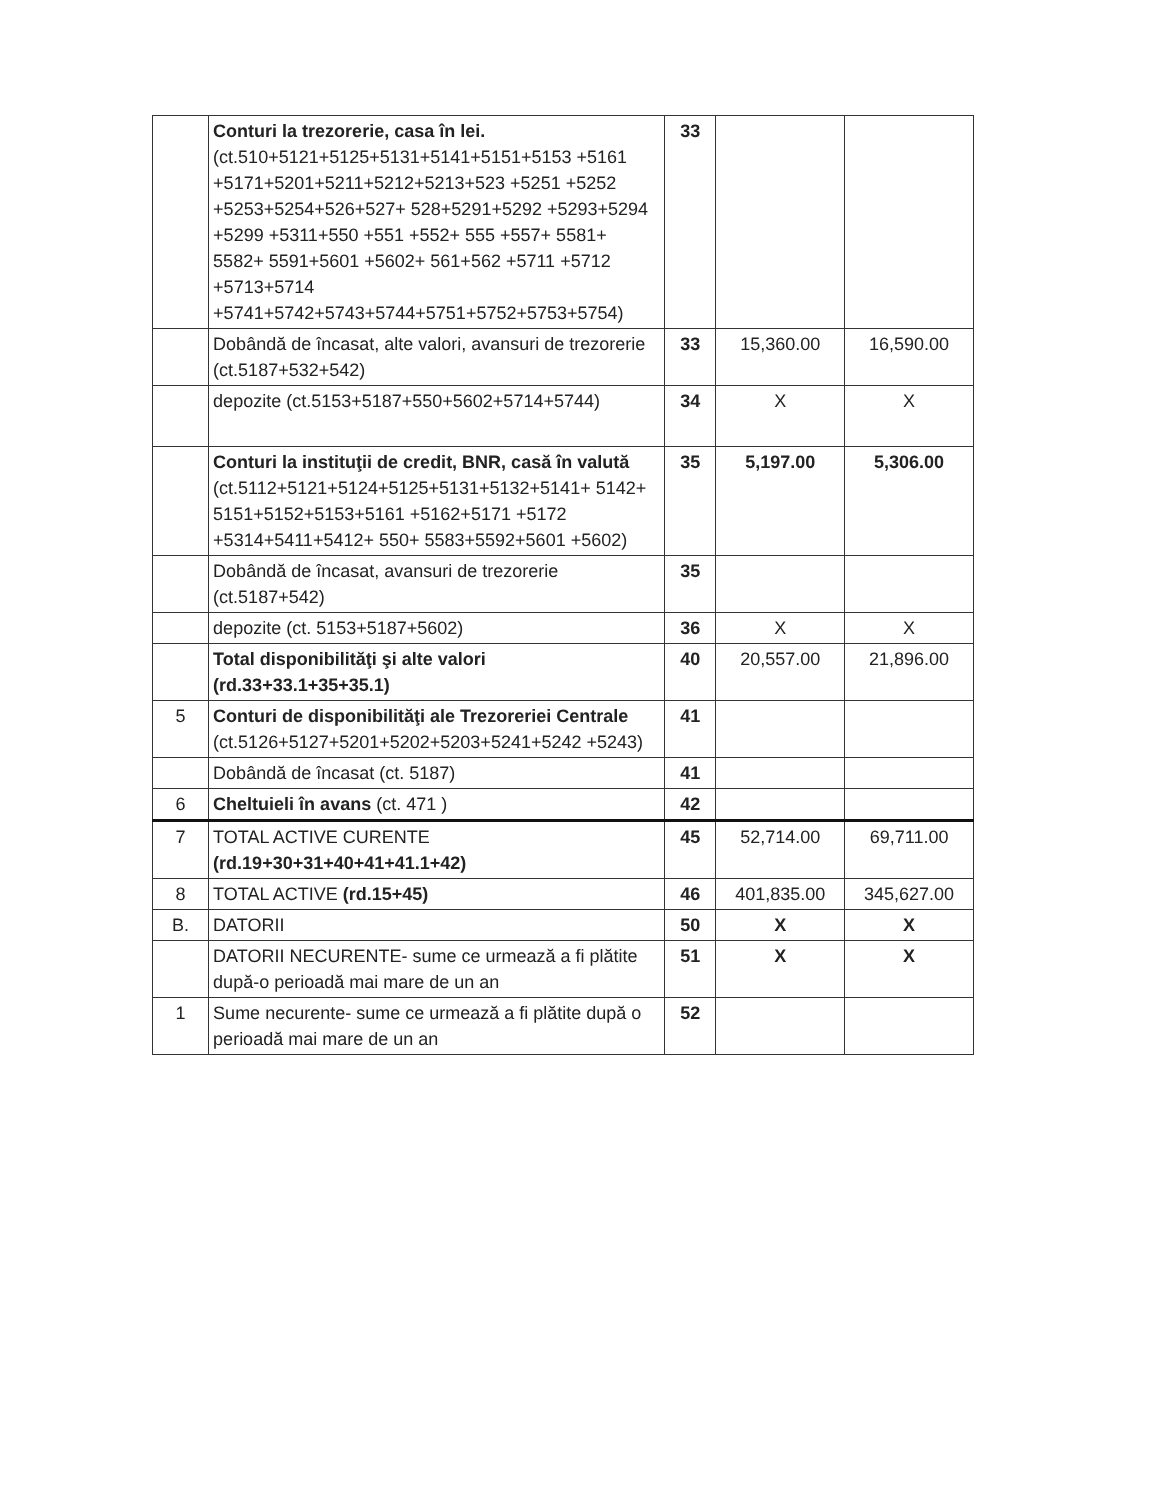| | Conturi la trezorerie, casa în lei. (ct.510+5121+5125+5131+5141+5151+5153 +5161 +5171+5201+5211+5212+5213+523 +5251 +5252 +5253+5254+526+527+ 528+5291+5292 +5293+5294 +5299 +5311+550 +551 +552+ 555 +557+ 5581+ 5582+ 5591+5601 +5602+ 561+562 +5711 +5712 +5713+5714 +5741+5742+5743+5744+5751+5752+5753+5754) | 33 | | |
| | Dobândă de încasat, alte valori, avansuri de trezorerie (ct.5187+532+542) | 33 | 15,360.00 | 16,590.00 |
| | depozite (ct.5153+5187+550+5602+5714+5744) | 34 | X | X |
| | Conturi la instituţii de credit, BNR, casă în valută (ct.5112+5121+5124+5125+5131+5132+5141+ 5142+ 5151+5152+5153+5161 +5162+5171 +5172 +5314+5411+5412+ 550+ 5583+5592+5601 +5602) | 35 | 5,197.00 | 5,306.00 |
| | Dobândă de încasat, avansuri de trezorerie (ct.5187+542) | 35 | | |
| | depozite (ct. 5153+5187+5602) | 36 | X | X |
| | Total disponibilităţi şi alte valori (rd.33+33.1+35+35.1) | 40 | 20,557.00 | 21,896.00 |
| 5 | Conturi de disponibilităţi ale Trezoreriei Centrale (ct.5126+5127+5201+5202+5203+5241+5242 +5243) | 41 | | |
| | Dobândă de încasat (ct. 5187) | 41 | | |
| 6 | Cheltuieli în avans (ct. 471 ) | 42 | | |
| 7 | TOTAL ACTIVE CURENTE (rd.19+30+31+40+41+41.1+42) | 45 | 52,714.00 | 69,711.00 |
| 8 | TOTAL ACTIVE (rd.15+45) | 46 | 401,835.00 | 345,627.00 |
| B. | DATORII | 50 | X | X |
| | DATORII NECURENTE- sume ce urmează a fi plătite după-o perioadă mai mare de un an | 51 | X | X |
| 1 | Sume necurente- sume ce urmează a fi plătite după o perioadă mai mare de un an | 52 | | |